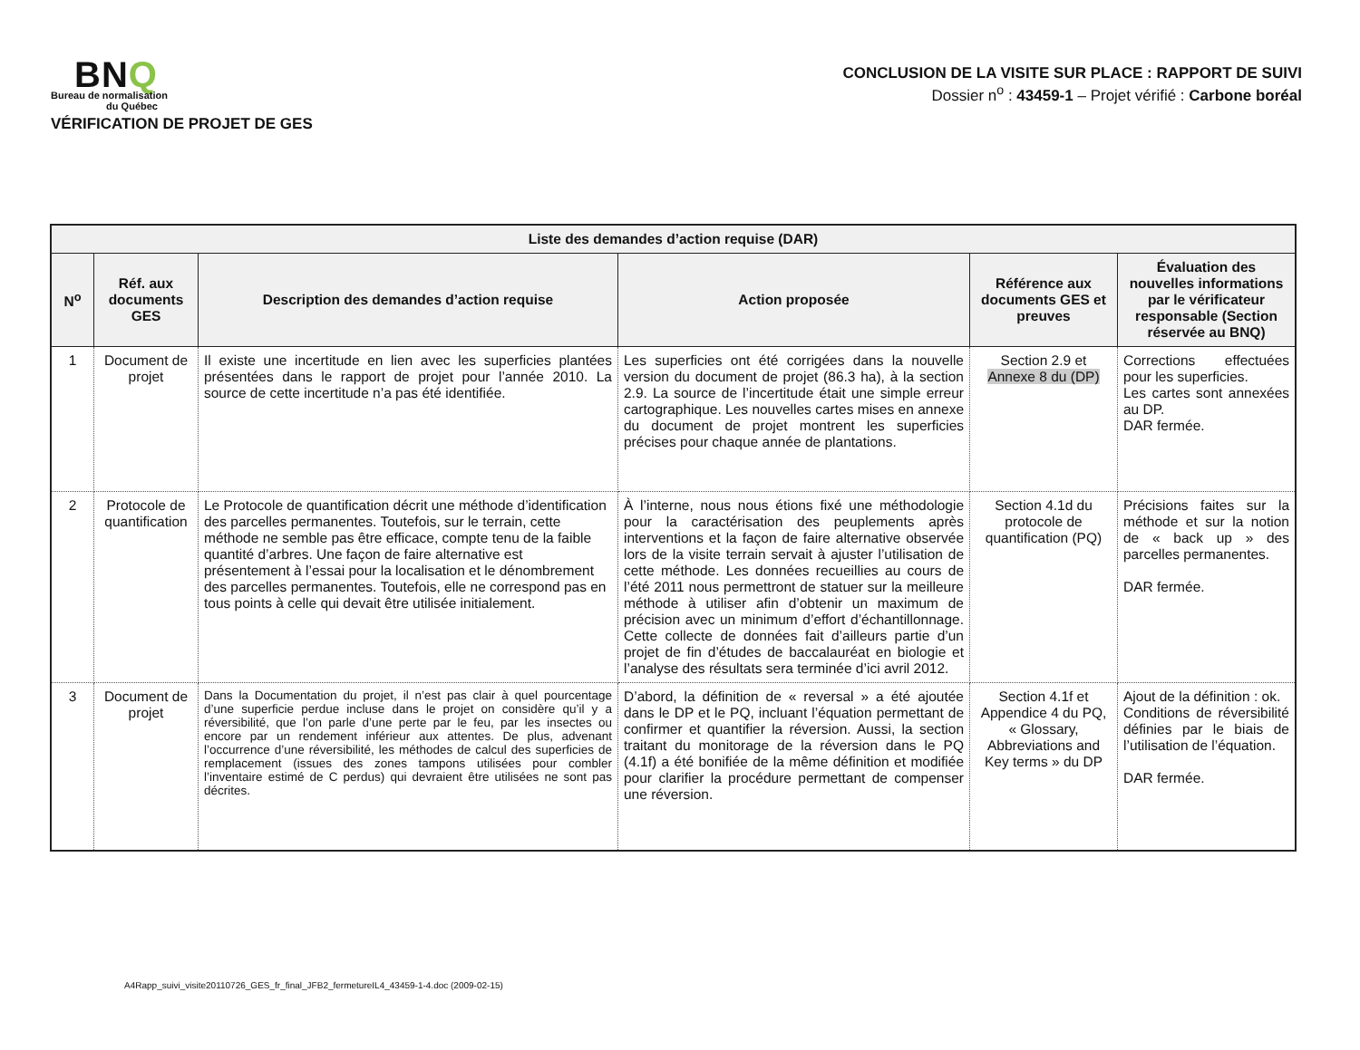BNQ
Bureau de normalisation
du Québec
VÉRIFICATION DE PROJET DE GES
CONCLUSION DE LA VISITE SUR PLACE : RAPPORT DE SUIVI
Dossier n<sup>o</sup> : 43459-1 – Projet vérifié : Carbone boréal
| Liste des demandes d’action requise (DAR) | | | | | |
| --- | --- | --- | --- | --- | --- |
| N<sup>o</sup> | Réf. aux documents GES | Description des demandes d’action requise | Action proposée | Référence aux documents GES et preuves | Évaluation des nouvelles informations par le vérificateur responsable (Section réservée au BNQ) |
| 1 | Document de projet | Il existe une incertitude en lien avec les superficies plantées présentées dans le rapport de projet pour l’année 2010. La source de cette incertitude n’a pas été identifiée. | Les superficies ont été corrigées dans la nouvelle version du document de projet (86.3 ha), à la section 2.9. La source de l’incertitude était une simple erreur cartographique. Les nouvelles cartes mises en annexe du document de projet montrent les superficies précises pour chaque année de plantations. | Section 2.9 et Annexe 8 du (DP) | Corrections effectuées pour les superficies. Les cartes sont annexées au DP. DAR fermée. |
| 2 | Protocole de quantification | Le Protocole de quantification décrit une méthode d’identification des parcelles permanentes. Toutefois, sur le terrain, cette méthode ne semble pas être efficace, compte tenu de la faible quantité d’arbres. Une façon de faire alternative est présentement à l’essai pour la localisation et le dénombrement des parcelles permanentes. Toutefois, elle ne correspond pas en tous points à celle qui devait être utilisée initialement. | À l’interne, nous nous étions fixé une méthodologie pour la caractérisation des peuplements après interventions et la façon de faire alternative observée lors de la visite terrain servait à ajuster l’utilisation de cette méthode. Les données recueillies au cours de l’été 2011 nous permettront de statuer sur la meilleure méthode à utiliser afin d’obtenir un maximum de précision avec un minimum d’effort d’échantillonnage. Cette collecte de données fait d’ailleurs partie d’un projet de fin d’études de baccalauréat en biologie et l’analyse des résultats sera terminée d’ici avril 2012. | Section 4.1d du protocole de quantification (PQ) | Précisions faites sur la méthode et sur la notion de « back up » des parcelles permanentes. DAR fermée. |
| 3 | Document de projet | Dans la Documentation du projet, il n’est pas clair à quel pourcentage d’une superficie perdue incluse dans le projet on considère qu’il y a réversibilité, que l’on parle d’une perte par le feu, par les insectes ou encore par un rendement inférieur aux attentes. De plus, advenant l’occurrence d’une réversibilité, les méthodes de calcul des superficies de remplacement (issues des zones tampons utilisées pour combler l’inventaire estimé de C perdus) qui devraient être utilisées ne sont pas décrites. | D’abord, la définition de « reversal » a été ajoutée dans le DP et le PQ, incluant l’équation permettant de confirmer et quantifier la réversion. Aussi, la section traitant du monitorage de la réversion dans le PQ (4.1f) a été bonifiée de la même définition et modifiée pour clarifier la procédure permettant de compenser une réversion. | Section 4.1f et Appendice 4 du PQ, « Glossary, Abbreviations and Key terms » du DP | Ajout de la définition : ok. Conditions de réversibilité définies par le biais de l’utilisation de l’équation. DAR fermée. |
A4Rapp_suivi_visite20110726_GES_fr_final_JFB2_fermetureIL4_43459-1-4.doc (2009-02-15)